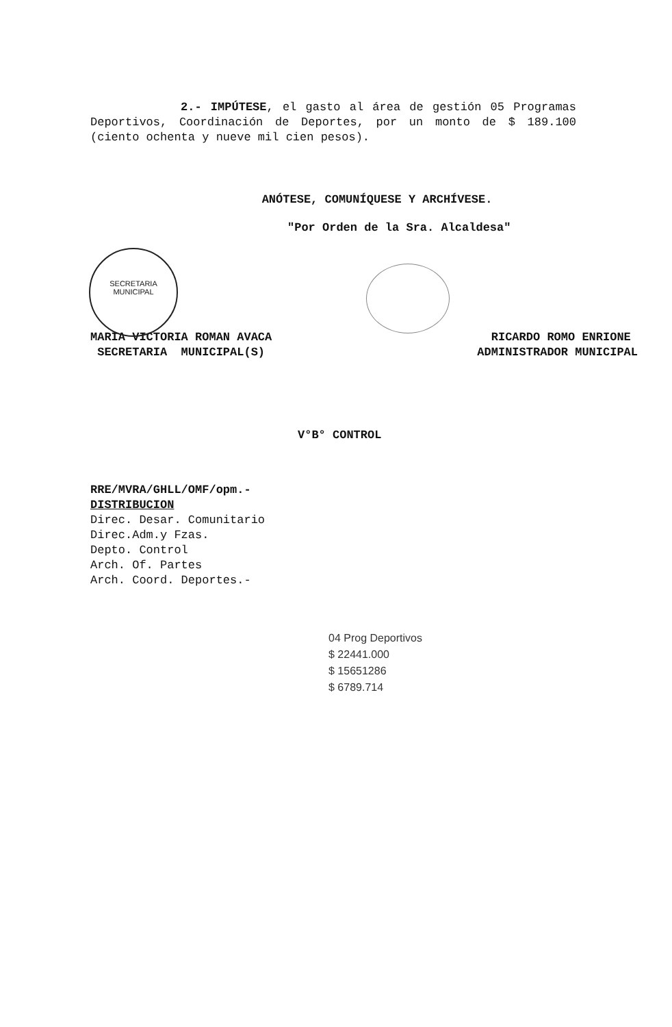SECRETARIA
MUNICIPAL
2.- IMPÚTESE, el gasto al área de gestión 05 Programas Deportivos, Coordinación de Deportes, por un monto de $ 189.100 (ciento ochenta y nueve mil cien pesos).
ANÓTESE, COMUNÍQUESE Y ARCHÍVESE.
"Por Orden de la Sra. Alcaldesa"
MARIA VICTORIA ROMAN AVACA
SECRETARIA MUNICIPAL(S)
RICARDO ROMO ENRIONE
ADMINISTRADOR MUNICIPAL
V°B° CONTROL
RRE/MVRA/GHLL/OMF/opm.-
DISTRIBUCION
Direc. Desar. Comunitario
Direc.Adm.y Fzas.
Depto. Control
Arch. Of. Partes
Arch. Coord. Deportes.-
04 Prog Deportivos
$ 22441.000
$ 15651286
$ 6789.714